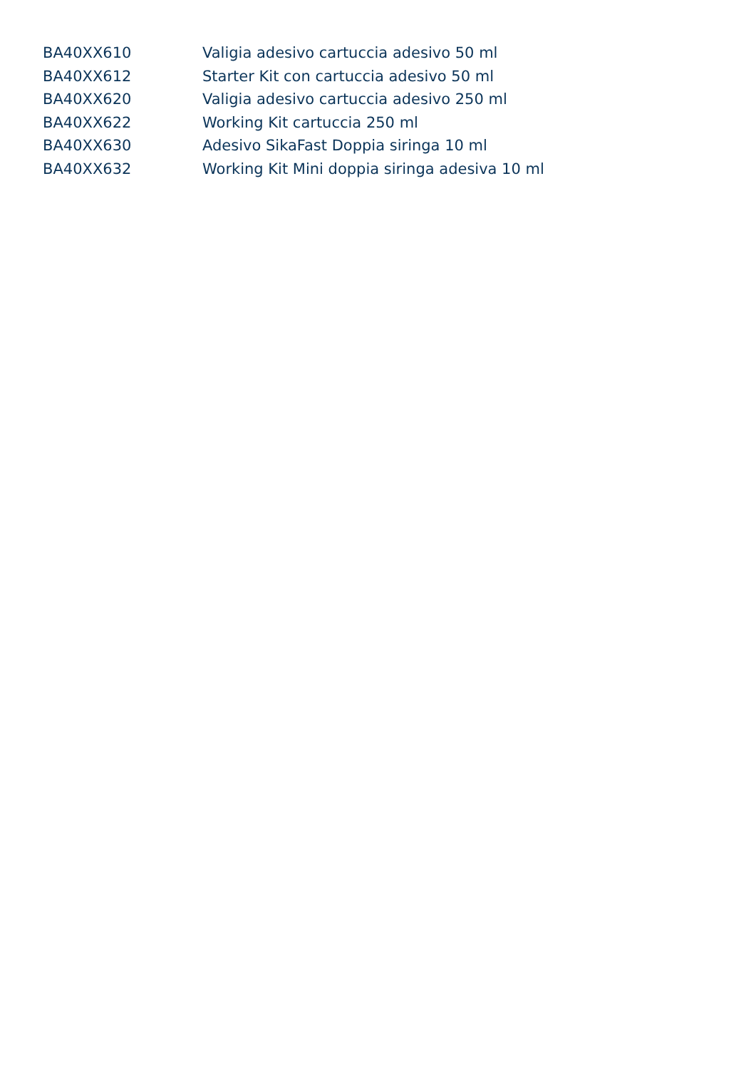| BA40XX610 | Valigia adesivo cartuccia adesivo 50 ml |
| BA40XX612 | Starter Kit con cartuccia adesivo 50 ml |
| BA40XX620 | Valigia adesivo cartuccia adesivo 250 ml |
| BA40XX622 | Working Kit cartuccia 250 ml |
| BA40XX630 | Adesivo SikaFast Doppia siringa 10 ml |
| BA40XX632 | Working Kit Mini doppia siringa adesiva 10 ml |